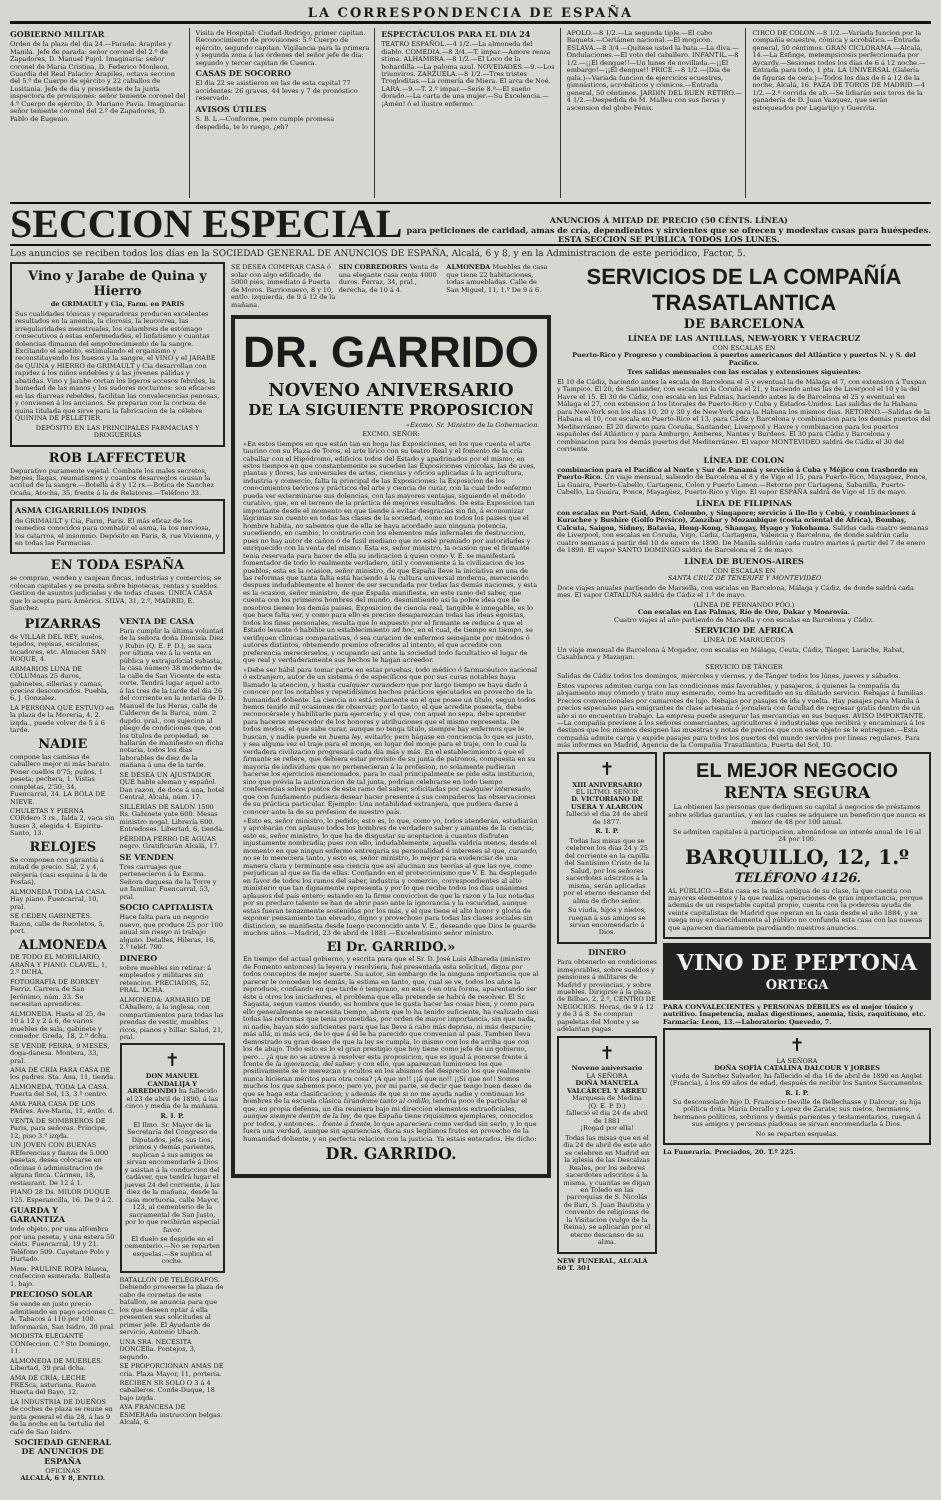LA CORRESPONDENCIA DE ESPAÑA
GOBIERNO MILITAR
Orden de la plaza del dia 24.—Parada: Arapiles y Manila. Jefe de parada: señor coronel del 2.º de Zapadores, D. Manuel Pujol. Imaginaria: señor coronel de María Cristina, D. Federico Monleon. Guardia del Real Palacio: Arapiles, octava seccion del 5.º de Cuerpo de ejército y 22 caballos de Lusitania. Jefe de dia y presidente de la junta inspectora de provisiones: señor teniente coronel del 4.º Cuerpo de ejército, D. Mariano Pavia. Imaginaria: señor teniente coronel del 2.º de Zapadores, D. Pablo de Eugenio.
Visita de Hospital: Ciudad-Rodrigo, primer capitan. Reconocimiento de provisiones: 5.º Cuerpo de ejército, segundo capitan. Vigilancia para la primera y segunda zona á las órdenes del señor jefe de dia: segundo y tercer capitan de Cuenca.
CASAS DE SOCORRO
El dia 22 se asistieron en las de esta capital 77 accidentes: 26 graves, 44 leves y 7 de pronóstico reservado.
AVISOS ÚTILES
S. B. L.—Conforme, pero cumple promesa despedida, te lo ruego, ¿eh?
ESPECTÁCULOS PARA EL DIA 24
TEATRO ESPAÑOL.—4 1/2.—La almoneda del diablo. COMEDIA.—8 3/4.—T. impar.—Amore renza stima. ALHAMBRA.—8 1/2.—El Loco de la bohardilla.—La paloma azul. NOVEDADES.—9.—Los triunviros. ZARZUELA.—8 1/2.—Tres tristes Trogloditas.—La romería de Miera. El arca de Noé. LARA.—9.—T. 2.º impar.—Serie 8.ª—El sueño dorado.—La carta de una mujer.—Su Excelencia.—¡Amén! ó el ilustre enfermo.
APOLO.—8 1/2.—La segunda tiple.—El cabo Baquets.—Certámen nacional.—El mogicon. ESLAVA.—8 3/4.—Quítese usted la bata.—La diva.—Ondulaciones.—El voto del caballero. INFANTIL.—8 1/2.—¡¡El dengue!!—Un lunes de novillada.—¡¡El embargo!—¡¡El dengue!! PRICE.—8 1/2.—(Dia de gala.)—Variada funcion de ejercicios ecuestres, gimnásticos, acrobáticos y cómicos.—Entrada general, 50 céntimos. JARDIN DEL BUEN RETIRO.—4 1/2.—Despedida de M. Malleu con sus fieras y ascension del globo Fénix.
CIRCO DE COLON.—8 1/2.—Variada funcion por la compañía ecuestre, cómica y acrobática.—Entrada general, 50 céntimos. GRAN CICLORAMA.—Alcalá, 14.—La Esfinge, metempsicosis perfeccionada por Aycardy.—Sesiones todos los días de 6 á 12 noche.—Entrada para todo, 1 pta. LA UNIVERSAL (Galería de figuras de cera.)—Todos los dias de 6 á 12 de la noche, Alcalá, 16. PAZA DE TOROS DE MADRID.—4 1/2.—2.ª corrida de ab.—Se lidiarán seis toros de la ganadería de D. Juan Vazquez, que serán estoqueados por Lagartijo y Guerrita.
SECCION ESPECIAL
ANUNCIOS Á MITAD DE PRECIO (50 CÉNTS. LÍNEA)
para peticiones de caridad, amas de cría, dependientes y sirvientes que se ofrecen y modestas casas para huéspedes.
ESTA SECCION SE PUBLICA TODOS LOS LUNES.
Los anuncios se reciben todos los días en la SOCIEDAD GENERAL DE ANUNCIOS DE ESPAÑA, Alcalá, 6 y 8, y en la Administracion de este periódico, Factor, 5.
Vino y Jarabe de Quina y Hierro
de GRIMAULT y Cia, Farm. en PARIS
Sus cualidades tónicas y reparadoras producen excelentes resultados en la anemia, la clorosis, la leucorrea, las irregularidades menstruales, los calambres de estómago consecutivos á estas enfermedades, el linfatismo y cuantas dolencias dimanan del empobrecimiento de la sangre. Excitando el apetito, estimulando el organismo y reconstituyendo los huesos y la sangre, el VINO y el JARABE de QUINA y HIERRO de GRIMAULT y Cia desarrollan con rapidez á los niños endebles y á las jóvenes pálidas y abatidas. Vino y Jarabe cortan los ligeros accesos febriles, la humedad de las manos y los sudores nocturnos: son eficaces en las diarreas rebeldes, facilitan las convalecencias penosas, y convienen á los ancianos. Se preparan con la corteza de quina titulada que sirve para la fabricacion de la célebre QUININA DE PELLETIER.
DEPÓSITO EN LAS PRINCIPALES FARMACIAS Y DROGUERÍAS
ROB LAFFECTEUR
Depurativo puramente vejetal. Combate los males secretos, herpes, llagas, reumatismos y cuantos desarreglos causan la acritud de la sangre.—Botella á 8 y 12 rs.—Botica de Sanchez Ocaña, Atocha, 35, frente á la de Relatores.—Teléfono 33.
ASMA CIGARRILLOS INDIOS
de GRIMAULT y Cia, Farm, Paris. El más eficaz de los remedios conocidos para combatir el asma, la tos nerviosa, los catarros, el insomnio. Depósito en Paris, 8, rue Vivienne, y en todas las Farmacias.
EN TODA ESPAÑA
se compran, venden y canjean fincas, industrias y comercios; se colocan capitales y se presta sobre hipotecas, rentas y sueldos. Gestion de asuntos judiciales y de todas clases. ÚNICA CASA que lo acepta para América. SILVA, 31, 2.º, MADRID, E. Sanchez.
PIZARRAS
de VILLAR DEL REY, suelos, tejados, repisas, escalones, tocadores, etc. Almacen SAN ROQUE, 4.
ARMARIOS LUNA DE COLUMnas 25 duros, gabinetes, sillerías y camas, precios desconocidos. Puebla, 6, J. Gonzalez.
LA PERSONA QUE ESTUVO en la plaza de la Morería, 4, 2. izqda., puede volver de 5 á 6 tarde.
NADIE
compone las camisas de caballero mejor ni más barato. Poner cuellos 0'75; puños, 1 peseta; pechera, 1. Vistas completas, 2'50; 34, Fuencarral, 34. LA BOLA DE NIEVE.
CHULETAS Y PIERNA CORdero 3 rs., falda 2, vaca sin hueso 3, elegida 4. Espíritu-Santo, 13.
RELOJES
Se componen con garantía á mitad de precio. Sal, 2 y 4, relojería (casi esquina á la de Postas).
ALMONEDA TODA LA CASA. Hay piano. Fuencarral, 10, pral.
SE CEDEN GABINETES. Razon, calle de Recoletos, 5, port.
ALMONEDA
DE TODO EL MOBILIARIO, ARAÑA Y PIANO. CLAVEL, 1, 2.º DCHA.
FOTOGRAFÍA DE BORKEY Ferriz. Carrera de San Jerónimo, núm. 33. Se necesitan aprendices.
ALMONEDA. Hasta el 25, de 10 á 12 y 2 á 6, de varios muebles de sala, gabinete y comedor. Greda, 18, 2.º dcha.
SE VENDE PERRA, 9 MESES, doga-danesa. Montera, 33, pral.
AMA DE CRÍA PARA CASA DE los padres. Sta. Ana, 11, tienda.
ALMONEDA, TODA LA CASA. Puerta del Sol, 13, 3.º centro.
AMA PARA CASA DE LOS PAdres. Ave-María, 11, entlo. d.
VENTA DE SOMBREROS DE Paris, para señoras. Príncipe, 12, piso 3.º izqda.
UN JOVEN CON BUENAS REferencias y fianza de 5.000 pesetas, desea colocarse en oficinas ó administracion de alguna finca. Cármen, 18, restaurant. De 12 á 1.
PIANO 28 Ds. MILOR DUQUE 125. Esperancilla, 16. De 9 á 2.
GUARDA Y GARANTIZA
todo objeto, por una alfombra por una peseta, y una estera 50 cénts. Fuencarral, 19 y 21. Teléfono 509. Cayetano Polo y Hurtado.
Mme. PAULINE ROPA blanca, confeccion esmerada. Ballesta 1, bajo.
PRECIOSO SOLAR
Se vende en justo precio admitiendo en pago acciones C. A. Tabacos á 110 por 100. Informarán, San Isidro, 30 pral.
MODISTA ELEGANTE CONfeccion. C.º Sto Domingo, 11.
ALMONEDA DE MUEBLES. Libertad, 39 pral dcha.
AMA DE CRÍA, LECHE FRESca, asturiana. Razon Huerta del Bayo, 12.
LA INDUSTRIA DE DUEÑOS de coches de plaza se reune en junta general el dia 28, á las 9 de la noche en la tertulia del café de San Isidro.
SOCIEDAD GENERAL DE ANUNCIOS DE ESPAÑA
OFICINAS
ALCALÁ, 6 Y 8, ENTLO.
VENTA DE CASA
Para cumplir la última voluntad de la señora doña Dionisia Diez y Rubio (Q. E. P. D.), se saca por última vez á la venta en pública y extrajudicial subasta, la casa número 38 moderno de la calle de San Vicente de esta corte. Tendrá lugar aquel acto á las tres de la tarde del dia 26 del corriente en la notaría de D. Manuel de las Heras, calle de Calderon de la Barca, núm. 2 dupdo. pral., con sujecion al pliego de condiciones que, con los títulos de propiedad, se hallarán de manifiesto en dicha notaría, todos los dias laborables de diez de la mañana á una de la tarde.
SE DESEA UN AJUSTADOR QUE hable aleman y español. Dan razon, de doce á una, hotel Central, Alcalá, núm. 17.
SILLERÍAS DE SALON 1500 Rs. Gabinete yute 600. Mesas ministro nogal. Librería 600. Entredoses. Libertad, 6, tienda.
PÉRDIDA PERRO DE AGUAS negro. Gratificarán Alcalá, 17.
SE VENDEN
Tres carruajes que pertenecieron á la Excma. Señora duquesa de la Torre y un familiar. Fuencarral, 53, pral.
SOCIO CAPITALISTA
Hace falta para un negocio nuevo, que produce 25 por 100 anual sin riesgo ni trabajo alguno. Detalles, Hileras, 16, 2.º teléf. 790.
DINERO
sobre muebles sin retirar: á empleados y militares sin retencion. PRECIADOS, 52, PRAL. DCHA.
ALMONEDA: ARMARIO DE CAballero, á la inglesa, con compartimientos para todas las prendas de vestir, muebles ricos, pianos y billar. Salud, 21, pral.
✝
DON MANUEL CANDALIJA Y ARREDONDO ha fallecido el 23 de abril de 1890, á las cinco y media de la mañana.
R. I. P.
El Ilmo. Sr. Mayor de la Secretaría del Congreso de Diputados, jefe; sus tios, primos y demás parientes, suplican á sus amigos se sirvan encomendarle á Dios y asistan á la conduccion del cadáver, que tendrá lugar el jueves 24 del corriente, á las diez de la mañana, desde la casa mortuoria, calle Mayor, 123, al cementerio de la sacramental de San Justo, por lo que recibirán especial favor.
El duelo se despide en el cementerio.—No se reparten esquelas.—Se suplica el coche.
BATALLON DE TELÉGRAFOS. Debiendo proveerse la plaza de cabo de cornetas de este batallon, se anuncia para que los que deseen optar á ella presenten sus solicitudes al primer jefe. El Ayudante de servicio, Antonio Ubach.
UNA SRA. NECESITA DONCElla. Pontejos, 3, segundo.
SE PROPORCIONAN AMAS DE cría. Plaza Mayor, 11, portería.
RECIBEN SR SOLO O 3 á 4 caballeros. Conde-Duque, 18 bajo izqda.
AYA FRANCESA DE ESMERAda instruccion belgas. Alcalá, 6.
SE DESEA COMPRAR CASA ó solar con algo edificado, de 5000 piés, inmediato á Puerta de Moros. Barrionuevo, 8 y 10, entlo. izquierda, de 9 á 12 de la mañana.
SIN CORREDORES Venta de una elegante casa renta 4000 duros. Ferraz, 34, pral., derecha, de 10 á 4.
ALMONEDA Muebles de casa que tiene 22 habitaciones, todas amuebladas. Calle de San Miguel, 11, 1.º De 9 á 6.
DR. GARRIDO
NOVENO ANIVERSARIO
DE LA SIGUIENTE PROPOSICION
«Excmo. Sr. Ministro de la Gobernacion.
EXCMO. SEÑOR:
»En estos tiempos en que están tan en boga las Exposiciones, en los que cuenta el arte taurino con su Plaza de Toros, el arte lírico con su teatro Real y el fomento de la cría caballar con el Hipódromo, edificios todos del Estado y apadrinados por el mismo; en estos tiempos en que constantemente se suceden las Exposiciones vinícolas, las de aves, plantas y flores, las universales de artes, ciencias y oficios aplicadas á la agricultura, industria y comercio, falta la principal de las Exposiciones: la Exposicion de los conocimientos teóricos y prácticos del arte y ciencia de curar, con la cual todo enfermo pueda ver exterminarse sus dolencias, con las mayores ventajas, siguiendo el método curativo, que, en el terreno de la práctica dé mejores resultados. De esta Exposicion tan importante desde el momento en que tiende á evitar desgracias sin fin, á economizar lágrimas sin cuento en todas las clases de la sociedad, como en todos los paises que el hombre habita, no sabemos que de ella se haya acordado aun ninguna potencia, sucediendo, en cambio, lo contrario con los elementos más infernales de destruccion, pues no hay autor de cañon ó de fusil mediano que no esté premiado por autoridades y enriquecido con la venta del mismo. Esta es, señor ministro, la ocasion que el firmante tenia reservada para hacer de ella su indicacion á quien como V. E. se manifestará fomentador de todo lo realmente verdadero, útil y conveniente á la civilizacion de los pueblos; esta es la ocasion, señor ministro, de que España lleve la iniciativa en una de las reformas que tanta falta está haciendo á la cultura universal moderna, mereciendo despues indudablemente el honor de ser secundada por todas las demás naciones, y esta es la ocasion, señor ministro, de que España manifieste, en este ramo del saber, que cuenta con los primeros hombres del mundo, desmintiendo así la pobre idea que de nosotros tienen los demás paises, Exposicion de ciencia real, tangible é innegable, es lo que hace falta ver, y como para ello es preciso desaparezcan todas las ideas egoistas, todos los fines personales, resulta que lo expuesto por el firmante se reduce á que el Estado levante ó habilite un establecimiento ad hoc, en el cual, de tiempo en tiempo, se verifiquen clínicas comparativas, ó sea curacion de enfermos semejante por métodos ó autores distintos, obteniendo premios ofrecidos al intento, el que acredite con preferencia merecérselos, y ocupando así ante la sociedad todo facultativo el lugar de que real y verdaderamente sus hechos le hagan acreedor.
»Debe ser hábil para tomar parte en estas pruebas, todo médico ó farmacéutico nacional ó extranjero, autor de un sistema ó de específicos que por sus curas notables haya llamado la atencion, y hasta cualquier curandero que por largo tiempo se haya dado á conocer por los notables y repetidísimos hechos prácticos ejecutados en provecho de la humanidad doliente. La ciencia no está solamente en el que posee un título, segun todos hemos tenido mil ocasiones de observar; por lo tanto, el que acredite poseerla, debe reconocérsele y habilitarle para ejercerla; y el que, con aquel no sepa, debe aprender para hacerse merecedor de los honores y atribuciones que el mismo representa. De todos modos, el que sabe curar, aunque no tenga título, siempre hay enfermos que le buscan, y nadie puede en buena ley, evitarlo; pero hágase en conciencia lo que es justo, y sea alguna vez el traje para el monje, en lugar del monje para el traje, con lo cual la verdadera civilizacion progresará cada día más y más. En el establecimiento á que el firmante se refiere, que debiera estar provisto de su junta de patronos, compuesta en su mayoría de individuos que no pertenecieran á la profesion, no solamente pudieran hacerse los ejercicios mencionados, para lo cual principalmente se pide esta institucion, sino que prévia la autorizacion de tal junta, podrian celebrarse en todo tiempo conferencias sobre puntos de este ramo del saber, solicitadas por cualquier interesado, que con fundamento pudiera desear hacer presente á sus compañeros las observaciones de su práctica particular. Ejemplo: Una notabilidad extranjera, que pudiera darse á conocer ante la de su profesion de nuestro país.
»Esto es, señor ministro, lo pedido; esto es, lo que, como yo, todos atenderán, estudiarán y aprobarán con aplauso todos los hombres de verdadero saber y amantes de la ciencia; esto es, señor ministro, lo que ha de disgustar su aceptacion á cuantos disfruten injustamente nombradía; pues con ello, indudablemente, aquella valdría menos, desde el momento en que ningun enfermo entregaría su personalidad é intereses al que, curando, no se lo mereciera tanto, y esto es, señor ministro, lo mejor para evidenciar de una manera clara y terminante esa ciencia que así alucinan sus teorías al que las oye, como perjudican al que se fía de ellas. Confiando en el proteccionismo que V. E. ha desplegado en favor de todos los ramos del saber, industria y comercio, correspondientes al alto ministerio que tan dignamente representa y por lo que recibe todos los días unánimes aplausos del país entero; estando en la firme conviccion de que la razon y la luz notadas por su preclaro talento se han de abrir paso ante la ignorancia y la oscuridad, aunque estas fueran tenazmente sostenidas por los más, y el que tiene el alto honor y gloria de exponer pensamiento tan elevado, digno y provechoso para todas las clases sociales sin distincion, se manifiesta desde luego reconocido ante V. E., deseando que Dios le guarde muchos años.—Madrid, 23 de abril de 1881.—Excelentísimo señor ministro.
El Dr. GARRIDO.»
En tiempo del actual gobierno, y escrita para que el Sr. D. José Luis Albareda (ministro de Fomento entonces) la leyera y resolviera, fué presentada esta solicitud, digna por todos conceptos de mejor suerte. Su autor, sin embargo de la ninguna importancia que al parecer le conceden los demás, la estima en tanto, que, cual se ve, todos los años la reproduce, confiando en que tarde ó temprano, en esta ó en otra forma, aparentando ser éste ú otros los iniciadores, el problema que ella pretende se habrá de resolver. El Sr. Sagasta, segun vamos viendo, es hombre que le gusta hacer las cosas bien, y como para ello generalmente se necesita tiempo, ahora que lo ha tenido suficiente, ha realizado casi todas las reformas que tenia prometidas, por orden de mayor importancia, sin que nada, ni nadie, hayan sido suficientes para que las lleve á cabo más deprisa, ni más despacio; más allá, ni más acá, de lo que á él le ha parecido que convenian al país. Tambien lleva demostrado su gran deseo de que la ley se cumpla, lo mismo con los de arriba que con los de abajo. Todo esto es lo el gran prestigio que hoy tiene como jefe de un gobierno, pero... ¿á que no se atreve á resolver esta proposicion, que es igual á ponerse frente á frente de la ignorancia, del saber; y con ello, que aparezcan luminosos los que positivamente se lo merezcan y ocultos en los abismos del desprecio los que realmente nunca hicieran méritos para otra cosa? ¡A que no!! ¡¡á que no!! ¡¡Sí que no!! Somos muchos los que sabemos poco; pero yo, por mí parte, sé decir que tengo buen deseo de que se haga esta clasificacion; y además de que si no me ayuda nadie y continuan los hombres de la escuela clásica tirándome tanto al codillo, tendria poco de particular el que, en propia defensa, un dia reuniera bajo mi direccion elementos extraoficiales, aunque siempre dentro de la ley, de que España tiene riquísimos ejemplares, conocidos por todos, y entonces... frente á frente, lo que apareciera como verdad sin serlo, y lo que fuera una verdad, aunque sin apariencias, daria sus legítimos frutos en provecho de la humanidad doliente, y en perfecta relacion con la justicia. Ya estais enterados. He dicho:
DR. GARRIDO.
SERVICIOS DE LA COMPAÑÍA TRASATLANTICA
DE BARCELONA
LÍNEA DE LAS ANTILLAS, NEW-YORK Y VERACRUZ
CON ESCALAS EN
Puerto-Rico y Progreso y combinacion á puertos americanos del Atlántico y puertos N. y S. del Pacífico.
Tres salidas mensuales con las escalas y extensiones siguientes:
El 10 de Cádiz, haciendo antes la escala de Barcelona el 5 y eventual la de Málaga el 7, con extension á Tuxpan y Tampico. El 20, de Santander, con escala en la Coruña el 21, y haciendo antes las de Liverpool el 10 y la del Havre el 15. El 30 de Cádiz, con escala en las Palmas, haciendo antes la de Barcelona el 25 y eventual en Málaga el 27, con extension á los litorales de Puerto-Rico y Cuba y Estados-Unidos. Las salidas de la Habana para New-York son los dias 10, 20 y 30 y de New-York para la Habana los mismos dias. RETORNO.—Salidas de la Habana el 10, con escala en Puerto-Rico el 13, para Cádiz y Barcelona y combinacion para los demás puertos del Mediterráneo. El 20 directo para Coruña, Santander, Liverpool y Havre y combinacion para los puertos españoles del Atlántico y para Amburgo, Amberes, Nantes y Burdeos. El 30 para Cádiz y Barcelona y combinacion para los demás puertos del Mediterráneo. El vapor MONTEVIDEO saldrá de Cádiz el 30 del corriente.
LÍNEA DE COLON
combinacion para el Pacífico al Norte y Sur de Panamá y servicio á Cuba y Méjico con trasbordo en Puerto-Rico. Un viaje mensual, saliendo de Barcelona el 8 y de Vigo el 15, para Puerto-Rico, Mayagüez, Ponce, La Guaira, Puerto-Cabello, Cartagena, Colon y Puerto Limon.—Retorno por Cartagena, Sabanilla, Puerto-Cabello, La Guaira, Ponce, Mayagüez, Puerto-Rico y Vigo. El vapor ESPAÑA saldrá de Vigo el 15 de mayo.
LÍNEA DE FILIPINAS
con escalas en Port-Said, Aden, Colombo, y Singapore; servicio á Ilo-Ilo y Cebú, y combinaciones á Kurachee y Bushire (Golfo Pérsico), Zanzíbar y Mozambique (costa oriental de Africa), Bombay, Calcuta, Saigon, Sidney, Batavia, Hong-Kong, Shangay, Hyago y Yokohama. Salidas cada cuatro semanas de Liverpool, con escalas en Coruña, Vigo, Cádiz, Cartagena, Valencia y Barcelona, de donde saldrán cada cuatro semanas á partir del 10 de enero de 1890. De Manila saldrán cada cuatro martes á partir del 7 de enero de 1890. El vapor SANTO DOMINGO saldrá de Barcelona el 2 de mayo.
LÍNEA DE BUENOS-AIRES
CON ESCALAS EN
SANTA CRUZ DE TENERIFE Y MONTEVIDEO
Doce viajes anuales partiendo de Marsella, con escalas en Barcelona, Málaga y Cádiz, de donde saldrá cada mes. El vapor CATALUÑA saldrá de Cádiz el 1.º de mayo.
(LÍNEA DE FERNANDO PÓO.)
Con escalas en Las Palmas, Rio de Oro, Dakar y Monrovia.
Cuatro viajes al año partiendo de Marsella y con escalas en Barcelona y Cádiz.
SERVICIO DE AFRICA
LÍNEA DE MARRUECOS
Un viaje mensual de Barcelona á Mogador, con escalas en Málaga, Ceuta, Cádiz, Tánger, Larache, Rabat, Casablanca y Mazagan.
SERVICIO DE TÁNGER
Salidas de Cádiz todos los domingos, miércoles y viernes, y de Tánger todos los lúnes, jueves y sábados.
Estos vapores admiten carga con las condiciones más favorables, y pasajeros, á quienes la compañía da alojamiento muy cómodo y trato muy esmerado, como ha acreditado en su dilatado servicio. Rebajas á familias. Precios convencionales por camarotes de lujo. Rebajas por pasajes de ida y vuelta. Hay pasajes para Manila á precios especiales para emigrantes de clase artesana ó jornalera con facultad de regresar gratis dentro de un año si no encuentran trabajo. La empresa puede asegurar las mercancías en sus buques. AVISO IMPORTANTE.—La compañía previene á los señores comerciantes, agricultores é industriales que recibirá y encaminará á los destinos que los mismos designen las muestras y notas de precios que con este objeto se le entreguen.—Esta compañía admite carga y expide pasajes para todos los puertos del mundo servidos por líneas regulares. Para más informes en Madrid, Agencia de la Compañía Trasatlántica, Puerta del Sol, 10.
✝
XIII ANIVERSARIO
EL ILTMO. SEÑOR
D. VICTORIANO DE USERA Y ALARCON
falleció el dia 24 de abril de 1877.
R. I. P.
Todas las misas que se celebren los dias 24 y 25 del corriente en la capilla del Santísimo Cristo de la Salud, por los señores sacerdotes adscritos á la misma, serán aplicadas por el eterno descanso del alma de dicho señor.
Su viuda, hijos y nietos, ruegan á sus amigos se sirvan encomendarlo á Dios.
DINERO
Para obtenerlo en condiciones inmejorables, sobre sueldos y pensiones á militares de Madrid y provincias, y sobre muebles. Dirigirse á la plaza de Bilbao, 2, 2.º, CENTRO DE NEGOCIOS. Horas, de 9 á 12 y de 3 á 8. Se compran papeletas del Monte y se adelantan pagas.
✝
Noveno aniversario
LA SEÑORA
DOÑA MANUELA VALCÁRCEL Y ABREU
Marquesa de Medina
(Q. E. P. D.)
falleció el dia 24 de abril de 1881
¡Rogad por ella!
Todas las misas que en el dia 24 de abril de este año se celebren en Madrid en la iglesia de las Descalzas Reales, por los señores sacerdotes adscritos á la misma, y cuantas se digan en Toledo en las parroquias de S. Nicolás de Bari, S. Juan Bautista y convento de religiosas de la Visitacion (vulgo de la Reina), se aplicarán por el eterno descanso de su alma.
NEW FUNERAL, ALCALÁ 60 T. 301
EL MEJOR NEGOCIO
RENTA SEGURA
La obtienen las personas que dediquen su capital á negocios de préstamos sobre sólidas garantías, y en las cuales se adquiere un beneficio que nunca es menor de 48 por 100 anual.
Se admiten capitales á participacion, abonándose un interés anual de 16 al 24 por 100.
BARQUILLO, 12, 1.º
TELÉFONO 4126.
AL PÚBLICO.—Esta casa es la más antigua de su clase, la que cuenta con mayores elementos y la que realiza operaciones de gran importancia, porque además de un respetable capital propio, cuenta con la poderosa ayuda de veinte capitalistas de Madrid que operan en la casa desde el año 1884, y se ruega muy encarecidamente al público no confunda esta casa con las nuevas que aparecen diariamente parodiando nuestros anuncios.
VINO DE PEPTONA
ORTEGA
PARA CONVALECIENTES y PERSONAS DÉBILES es el mejor tónico y nutritivo. Inapetencia, malas digestiones, anemia, tisis, raquitismo, etc. Farmacia: Leon, 13.—Laboratorio: Quevedo, 7.
✝
LA SEÑORA
DOÑA SOFÍA CATALINA DALCOUR Y JORBES
viuda de Sanchez Salvador, ha fallecido el dia 16 de abril de 1890 en Anglet (Francia), á los 69 años de edad, después de recibir los Santos Sacramentos.
R. I. P.
Su desconsolado hijo D. Francisco Deville de Bellechasse y Dalcour; su hija política doña María Dorallo y Lopez de Zarate; sus nietos, hermanos, hermanos políticos, sobrinos y demás parientes y testamentarios, ruegan á sus amigos y personas piadosas se sirvan encomendarla á Dios.
No se reparten esquelas.
La Funeraria. Preciados, 20. T.º 225.